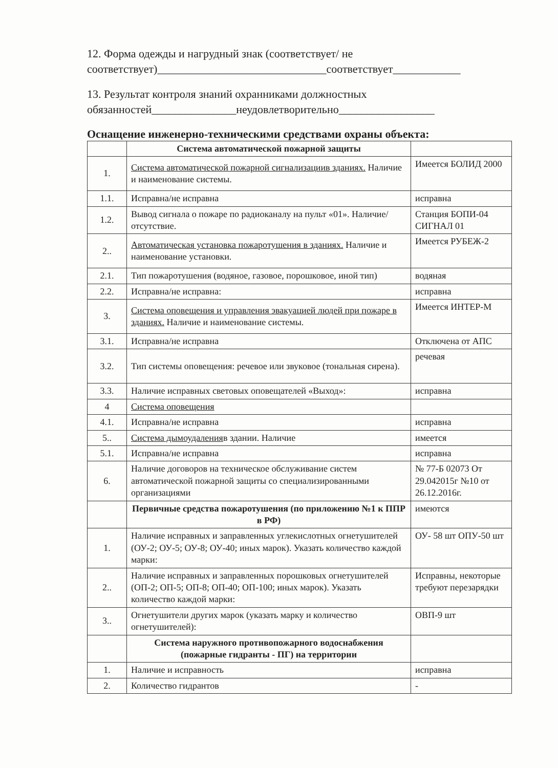12. Форма одежды и нагрудный знак (соответствует/ не соответствует)______________________________соответствует____________
13. Результат контроля знаний охранниками должностных обязанностей_______________неудовлетворительно_________________
Оснащение инженерно-техническими средствами охраны объекта:
| | Система автоматической пожарной защиты | |
| 1. | Система автоматической пожарной сигнализациив зданиях. Наличие и наименование системы. | Имеется БОЛИД 2000 |
| 1.1. | Исправна/не исправна | исправна |
| 1.2. | Вывод сигнала о пожаре по радиоканалу на пульт «01». Наличие/отсутствие. | Станция БОПИ-04 СИГНАЛ 01 |
| 2.. | Автоматическая установка пожаротушения в зданиях. Наличие и наименование установки. | Имеется РУБЕЖ-2 |
| 2.1. | Тип пожаротушения (водяное, газовое, порошковое, иной тип) | водяная |
| 2.2. | Исправна/не исправна: | исправна |
| 3. | Система оповещения и управления эвакуацией людей при пожаре в зданиях. Наличие и наименование системы. | Имеется ИНТЕР-М |
| 3.1. | Исправна/не исправна | Отключена от АПС |
| 3.2. | Тип системы оповещения: речевое или звуковое (тональная сирена). | речевая |
| 3.3. | Наличие исправных световых оповещателей «Выход»: | исправна |
| 4 | Система оповещения | |
| 4.1. | Исправна/не исправна | исправна |
| 5.. | Система дымоудаления в здании. Наличие | имеется |
| 5.1. | Исправна/не исправна | исправна |
| 6. | Наличие договоров на техническое обслуживание систем автоматической пожарной защиты со специализированными организациями | № 77-Б 02073 От 29.042015г №10 от 26.12.2016г. |
| | Первичные средства пожаротушения (по приложению №1 к ППР в РФ) | имеются |
| 1. | Наличие исправных и заправленных углекислотных огнетушителей (ОУ-2; ОУ-5; ОУ-8; ОУ-40; иных марок). Указать количество каждой марки: | ОУ- 58 шт ОПУ-50 шт |
| 2.. | Наличие исправных и заправленных порошковых огнетушителей (ОП-2; ОП-5; ОП-8; ОП-40; ОП-100; иных марок). Указать количество каждой марки: | Исправны, некоторые требуют перезарядки |
| 3.. | Огнетушители других марок (указать марку и количество огнетушителей): | ОВП-9 шт |
| | Система наружного противопожарного водоснабжения (пожарные гидранты - ПГ) на территории | |
| 1. | Наличие и исправность | исправна |
| 2. | Количество гидрантов | - |